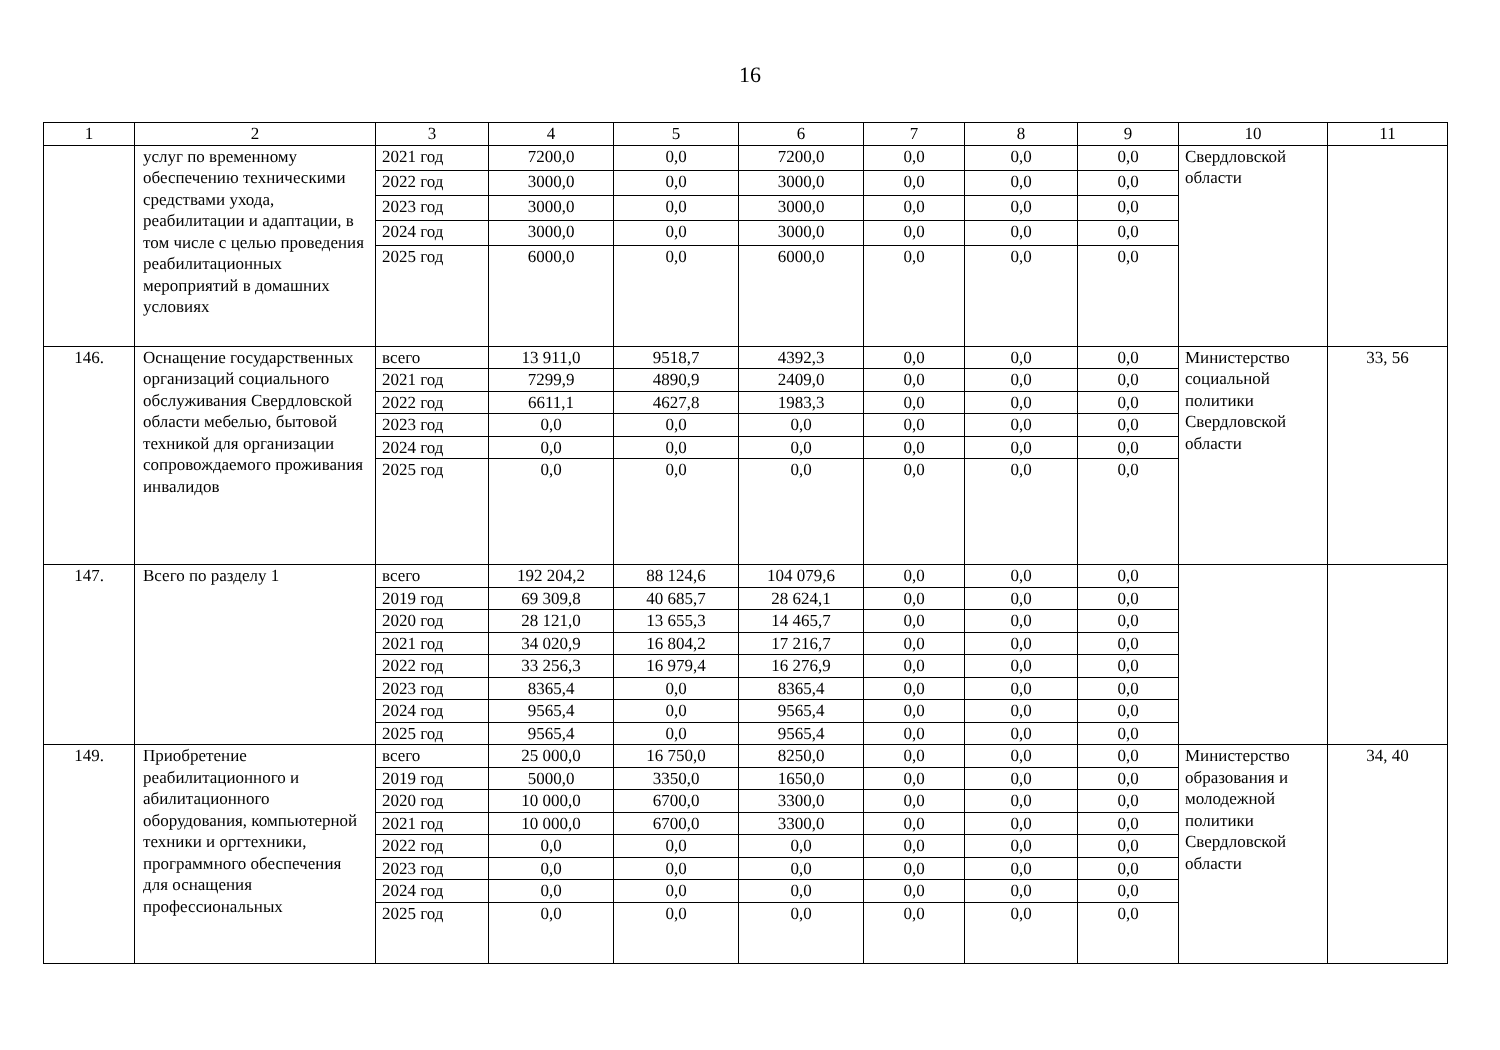16
| 1 | 2 | 3 | 4 | 5 | 6 | 7 | 8 | 9 | 10 | 11 |
| --- | --- | --- | --- | --- | --- | --- | --- | --- | --- | --- |
| | услуг по временному обеспечению техническими средствами ухода, реабилитации и адаптации, в том числе с целью проведения реабилитационных мероприятий в домашних условиях | 2021 год | 7200,0 | 0,0 | 7200,0 | 0,0 | 0,0 | 0,0 | Свердловской области | |
| | | 2022 год | 3000,0 | 0,0 | 3000,0 | 0,0 | 0,0 | 0,0 | | |
| | | 2023 год | 3000,0 | 0,0 | 3000,0 | 0,0 | 0,0 | 0,0 | | |
| | | 2024 год | 3000,0 | 0,0 | 3000,0 | 0,0 | 0,0 | 0,0 | | |
| | | 2025 год | 6000,0 | 0,0 | 6000,0 | 0,0 | 0,0 | 0,0 | | |
| 146. | Оснащение государственных организаций социального обслуживания Свердловской области мебелью, бытовой техникой для организации сопровождаемого проживания инвалидов | всего | 13 911,0 | 9518,7 | 4392,3 | 0,0 | 0,0 | 0,0 | Министерство социальной политики Свердловской области | 33, 56 |
| | | 2021 год | 7299,9 | 4890,9 | 2409,0 | 0,0 | 0,0 | 0,0 | | |
| | | 2022 год | 6611,1 | 4627,8 | 1983,3 | 0,0 | 0,0 | 0,0 | | |
| | | 2023 год | 0,0 | 0,0 | 0,0 | 0,0 | 0,0 | 0,0 | | |
| | | 2024 год | 0,0 | 0,0 | 0,0 | 0,0 | 0,0 | 0,0 | | |
| | | 2025 год | 0,0 | 0,0 | 0,0 | 0,0 | 0,0 | 0,0 | | |
| 147. | Всего по разделу 1 | всего | 192 204,2 | 88 124,6 | 104 079,6 | 0,0 | 0,0 | 0,0 | | |
| | | 2019 год | 69 309,8 | 40 685,7 | 28 624,1 | 0,0 | 0,0 | 0,0 | | |
| | | 2020 год | 28 121,0 | 13 655,3 | 14 465,7 | 0,0 | 0,0 | 0,0 | | |
| | | 2021 год | 34 020,9 | 16 804,2 | 17 216,7 | 0,0 | 0,0 | 0,0 | | |
| | | 2022 год | 33 256,3 | 16 979,4 | 16 276,9 | 0,0 | 0,0 | 0,0 | | |
| | | 2023 год | 8365,4 | 0,0 | 8365,4 | 0,0 | 0,0 | 0,0 | | |
| | | 2024 год | 9565,4 | 0,0 | 9565,4 | 0,0 | 0,0 | 0,0 | | |
| | | 2025 год | 9565,4 | 0,0 | 9565,4 | 0,0 | 0,0 | 0,0 | | |
| 149. | Приобретение реабилитационного и абилитационного оборудования, компьютерной техники и оргтехники, программного обеспечения для оснащения профессиональных | всего | 25 000,0 | 16 750,0 | 8250,0 | 0,0 | 0,0 | 0,0 | Министерство образования и молодежной политики Свердловской области | 34, 40 |
| | | 2019 год | 5000,0 | 3350,0 | 1650,0 | 0,0 | 0,0 | 0,0 | | |
| | | 2020 год | 10 000,0 | 6700,0 | 3300,0 | 0,0 | 0,0 | 0,0 | | |
| | | 2021 год | 10 000,0 | 6700,0 | 3300,0 | 0,0 | 0,0 | 0,0 | | |
| | | 2022 год | 0,0 | 0,0 | 0,0 | 0,0 | 0,0 | 0,0 | | |
| | | 2023 год | 0,0 | 0,0 | 0,0 | 0,0 | 0,0 | 0,0 | | |
| | | 2024 год | 0,0 | 0,0 | 0,0 | 0,0 | 0,0 | 0,0 | | |
| | | 2025 год | 0,0 | 0,0 | 0,0 | 0,0 | 0,0 | 0,0 | | |